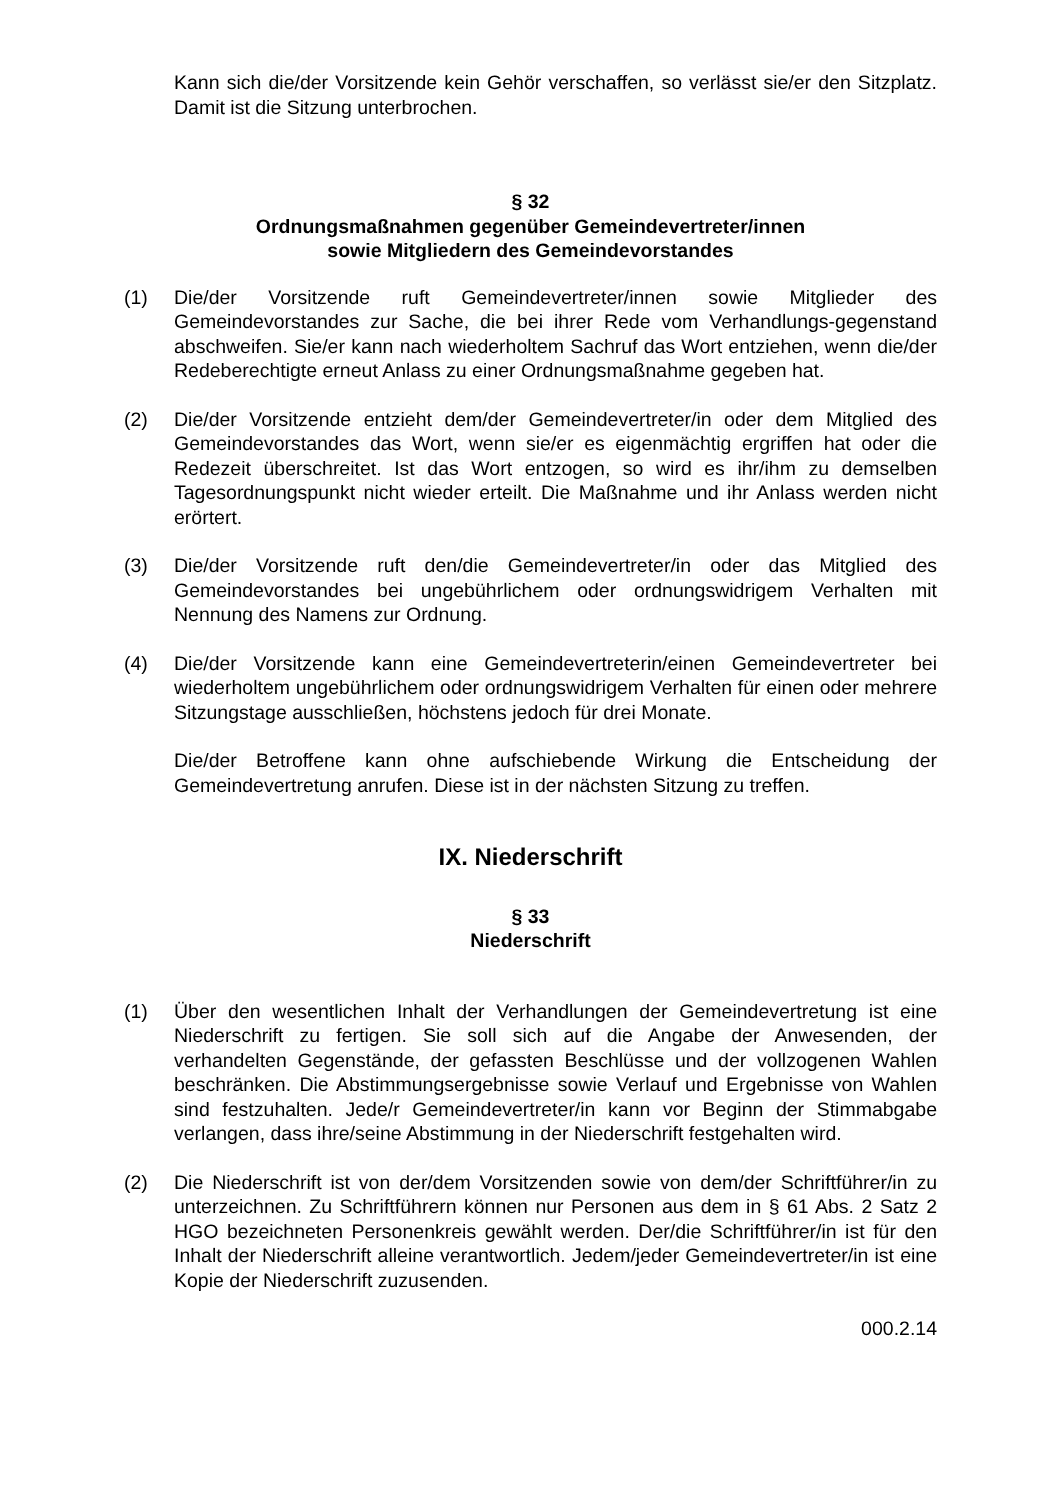Kann sich die/der Vorsitzende kein Gehör verschaffen, so verlässt sie/er den Sitzplatz. Damit ist die Sitzung unterbrochen.
§ 32
Ordnungsmaßnahmen gegenüber Gemeindevertreter/innen
sowie Mitgliedern des Gemeindevorstandes
(1) Die/der Vorsitzende ruft Gemeindevertreter/innen sowie Mitglieder des Gemeindevorstandes zur Sache, die bei ihrer Rede vom Verhandlungs-gegenstand abschweifen. Sie/er kann nach wiederholtem Sachruf das Wort entziehen, wenn die/der Redeberechtigte erneut Anlass zu einer Ordnungsmaßnahme gegeben hat.
(2) Die/der Vorsitzende entzieht dem/der Gemeindevertreter/in oder dem Mitglied des Gemeindevorstandes das Wort, wenn sie/er es eigenmächtig ergriffen hat oder die Redezeit überschreitet. Ist das Wort entzogen, so wird es ihr/ihm zu demselben Tagesordnungspunkt nicht wieder erteilt. Die Maßnahme und ihr Anlass werden nicht erörtert.
(3) Die/der Vorsitzende ruft den/die Gemeindevertreter/in oder das Mitglied des Gemeindevorstandes bei ungebührlichem oder ordnungswidrigem Verhalten mit Nennung des Namens zur Ordnung.
(4) Die/der Vorsitzende kann eine Gemeindevertreterin/einen Gemeindevertreter bei wiederholtem ungebührlichem oder ordnungswidrigem Verhalten für einen oder mehrere Sitzungstage ausschließen, höchstens jedoch für drei Monate.
Die/der Betroffene kann ohne aufschiebende Wirkung die Entscheidung der Gemeindevertretung anrufen. Diese ist in der nächsten Sitzung zu treffen.
IX. Niederschrift
§ 33
Niederschrift
(1) Über den wesentlichen Inhalt der Verhandlungen der Gemeindevertretung ist eine Niederschrift zu fertigen. Sie soll sich auf die Angabe der Anwesenden, der verhandelten Gegenstände, der gefassten Beschlüsse und der vollzogenen Wahlen beschränken. Die Abstimmungsergebnisse sowie Verlauf und Ergebnisse von Wahlen sind festzuhalten. Jede/r Gemeindevertreter/in kann vor Beginn der Stimmabgabe verlangen, dass ihre/seine Abstimmung in der Niederschrift festgehalten wird.
(2) Die Niederschrift ist von der/dem Vorsitzenden sowie von dem/der Schriftführer/in zu unterzeichnen. Zu Schriftführern können nur Personen aus dem in § 61 Abs. 2 Satz 2 HGO bezeichneten Personenkreis gewählt werden. Der/die Schriftführer/in ist für den Inhalt der Niederschrift alleine verantwortlich. Jedem/jeder Gemeindevertreter/in ist eine Kopie der Niederschrift zuzusenden.
000.2.14